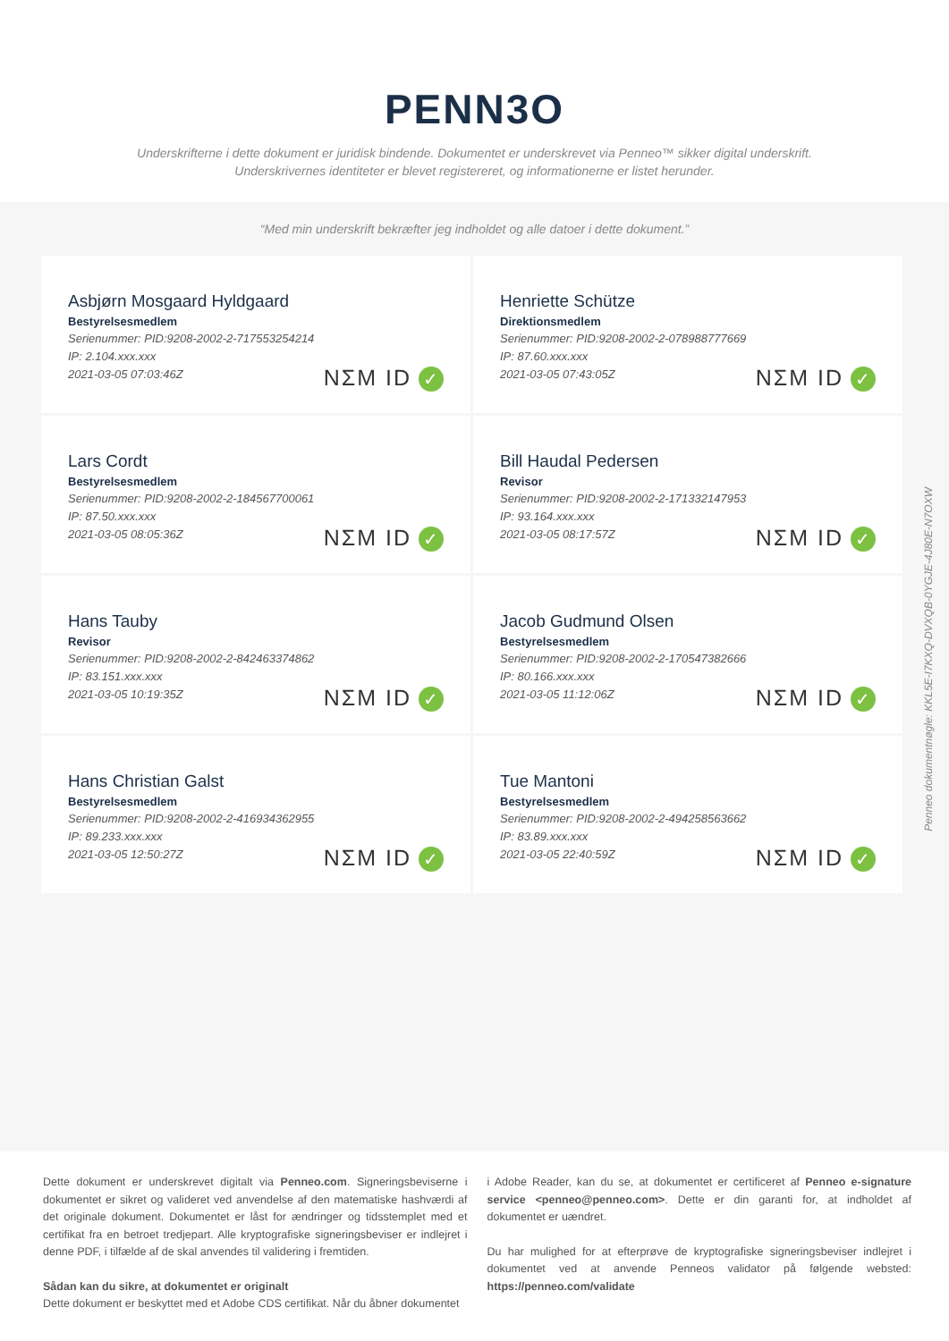PENN3O
Underskrifterne i dette dokument er juridisk bindende. Dokumentet er underskrevet via Penneo™ sikker digital underskrift.
Underskrivernes identiteter er blevet registereret, og informationerne er listet herunder.
“Med min underskrift bekræfter jeg indholdet og alle datoer i dette dokument.”
Asbjørn Mosgaard Hyldgaard
Bestyrelsesmedlem
Serienummer: PID:9208-2002-2-717553254214
IP: 2.104.xxx.xxx
2021-03-05 07:03:46Z
NΣM ID ✓
Henriette Schütze
Direktionsmedlem
Serienummer: PID:9208-2002-2-078988777669
IP: 87.60.xxx.xxx
2021-03-05 07:43:05Z
NΣM ID ✓
Lars Cordt
Bestyrelsesmedlem
Serienummer: PID:9208-2002-2-184567700061
IP: 87.50.xxx.xxx
2021-03-05 08:05:36Z
NΣM ID ✓
Bill Haudal Pedersen
Revisor
Serienummer: PID:9208-2002-2-171332147953
IP: 93.164.xxx.xxx
2021-03-05 08:17:57Z
NΣM ID ✓
Hans Tauby
Revisor
Serienummer: PID:9208-2002-2-842463374862
IP: 83.151.xxx.xxx
2021-03-05 10:19:35Z
NΣM ID ✓
Jacob Gudmund Olsen
Bestyrelsesmedlem
Serienummer: PID:9208-2002-2-170547382666
IP: 80.166.xxx.xxx
2021-03-05 11:12:06Z
NΣM ID ✓
Hans Christian Galst
Bestyrelsesmedlem
Serienummer: PID:9208-2002-2-416934362955
IP: 89.233.xxx.xxx
2021-03-05 12:50:27Z
NΣM ID ✓
Tue Mantoni
Bestyrelsesmedlem
Serienummer: PID:9208-2002-2-494258563662
IP: 83.89.xxx.xxx
2021-03-05 22:40:59Z
NΣM ID ✓
Penneo dokumentnøgle: KKL5E-I7KXQ-DVXQB-0YGJE-4J80E-N7OXW
Dette dokument er underskrevet digitalt via Penneo.com. Signeringsbeviserne i dokumentet er sikret og valideret ved anvendelse af den matematiske hashværdi af det originale dokument. Dokumentet er låst for ændringer og tidsstemplet med et certifikat fra en betroet tredjepart. Alle kryptografiske signeringsbeviser er indlejret i denne PDF, i tilfælde af de skal anvendes til validering i fremtiden.
Sådan kan du sikre, at dokumentet er originalt
Dette dokument er beskyttet med et Adobe CDS certifikat. Når du åbner dokumentet
i Adobe Reader, kan du se, at dokumentet er certificeret af Penneo e-signature service <penneo@penneo.com>. Dette er din garanti for, at indholdet af dokumentet er uændret.
Du har mulighed for at efterprøve de kryptografiske signeringsbeviser indlejret i dokumentet ved at anvende Penneos validator på følgende websted: https://penneo.com/validate